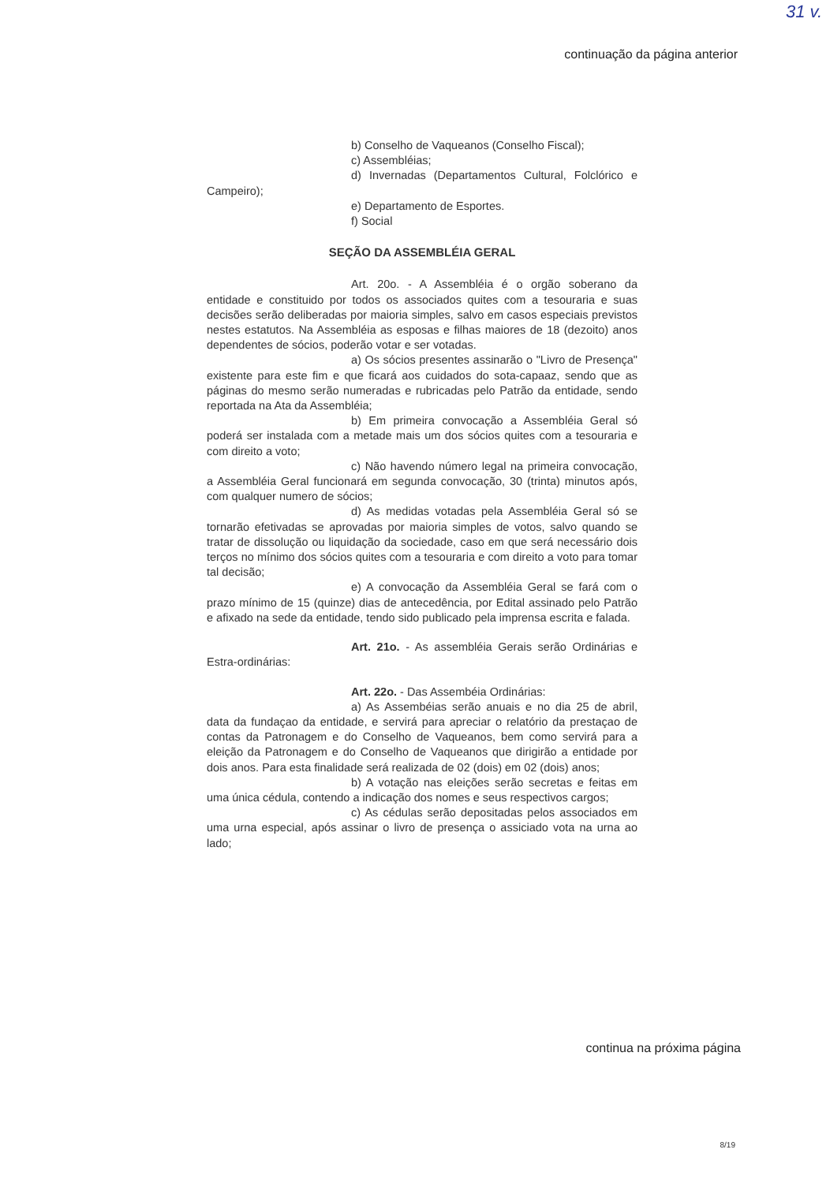31 v.
continuação da página anterior
b) Conselho de Vaqueanos (Conselho Fiscal);
c) Assembléias;
d) Invernadas (Departamentos Cultural, Folclórico e Campeiro);
e) Departamento de Esportes.
f) Social
SEÇÃO DA ASSEMBLÉIA GERAL
Art. 20o. - A Assembléia é o orgão soberano da entidade e constituido por todos os associados quites com a tesouraria e suas decisões serão deliberadas por maioria simples, salvo em casos especiais previstos nestes estatutos. Na Assembléia as esposas e filhas maiores de 18 (dezoito) anos dependentes de sócios, poderão votar e ser votadas.
a) Os sócios presentes assinarão o "Livro de Presença" existente para este fim e que ficará aos cuidados do sota-capaaz, sendo que as páginas do mesmo serão numeradas e rubricadas pelo Patrão da entidade, sendo reportada na Ata da Assembléia;
b) Em primeira convocação a Assembléia Geral só poderá ser instalada com a metade mais um dos sócios quites com a tesouraria e com direito a voto;
c) Não havendo número legal na primeira convocação, a Assembléia Geral funcionará em segunda convocação, 30 (trinta) minutos após, com qualquer numero de sócios;
d) As medidas votadas pela Assembléia Geral só se tornarão efetivadas se aprovadas por maioria simples de votos, salvo quando se tratar de dissolução ou liquidação da sociedade, caso em que será necessário dois terços no mínimo dos sócios quites com a tesouraria e com direito a voto para tomar tal decisão;
e) A convocação da Assembléia Geral se fará com o prazo mínimo de 15 (quinze) dias de antecedência, por Edital assinado pelo Patrão e afixado na sede da entidade, tendo sido publicado pela imprensa escrita e falada.
Art. 21o. - As assembléia Gerais serão Ordinárias e Estra-ordinárias:
Art. 22o. - Das Assembéia Ordinárias:
a) As Assembéias serão anuais e no dia 25 de abril, data da fundaçao da entidade, e servirá para apreciar o relatório da prestaçao de contas da Patronagem e do Conselho de Vaqueanos, bem como servirá para a eleição da Patronagem e do Conselho de Vaqueanos que dirigirão a entidade por dois anos. Para esta finalidade será realizada de 02 (dois) em 02 (dois) anos;
b) A votação nas eleições serão secretas e feitas em uma única cédula, contendo a indicação dos nomes e seus respectivos cargos;
c) As cédulas serão depositadas pelos associados em uma urna especial, após assinar o livro de presença o assiciado vota na urna ao lado;
continua na próxima página
8/19